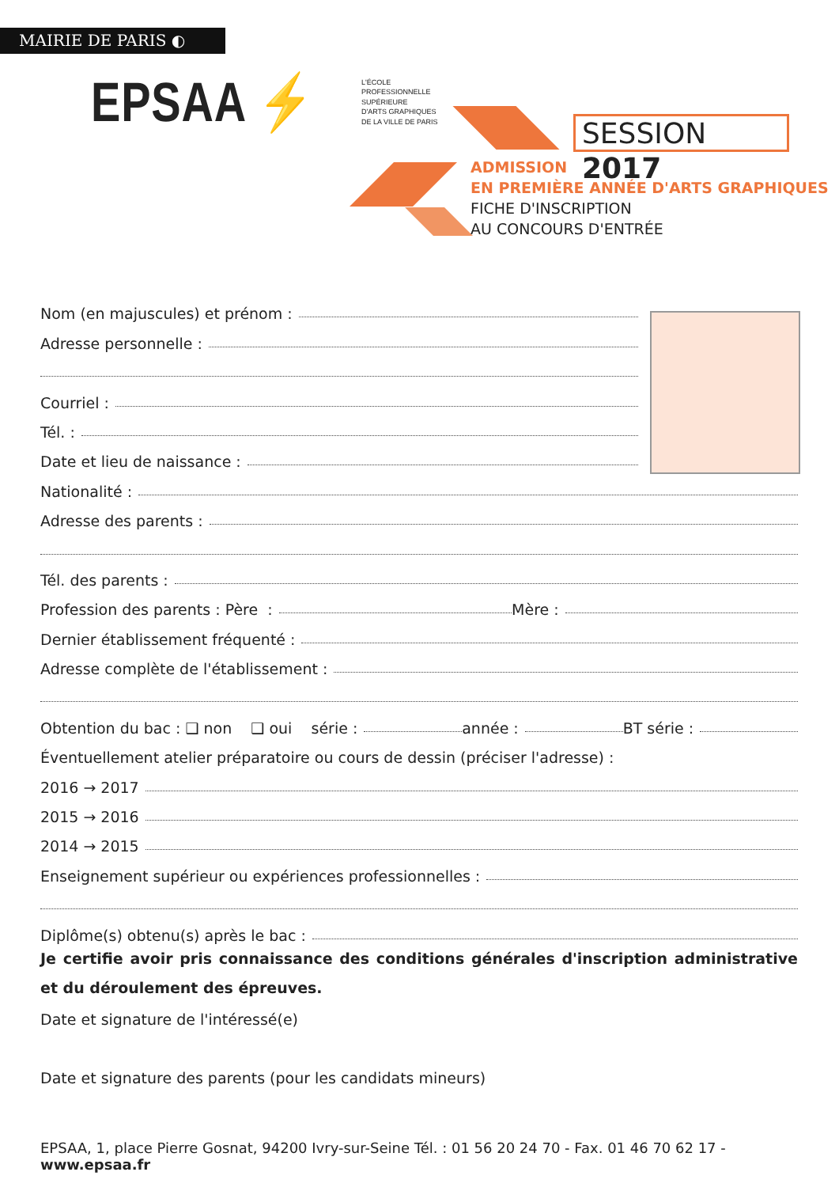MAIRIE DE PARIS ◐
EPSAA ⚡
L'ÉCOLE
PROFESSIONNELLE
SUPÉRIEURE
D'ARTS GRAPHIQUES
DE LA VILLE DE PARIS
SESSION 2017
ADMISSION
EN PREMIÈRE ANNÉE D'ARTS GRAPHIQUES
FICHE D'INSCRIPTION
AU CONCOURS D'ENTRÉE
Nom (en majuscules) et prénom :
Adresse personnelle :
Courriel :
Tél. :
Date et lieu de naissance :
Nationalité :
Adresse des parents :
Tél. des parents :
Profession des parents : Père : Mère :
Dernier établissement fréquenté :
Adresse complète de l'établissement :
Obtention du bac : ❑ non ❑ oui série : année : BT série :
Éventuellement atelier préparatoire ou cours de dessin (préciser l'adresse) :
2016 → 2017
2015 → 2016
2014 → 2015
Enseignement supérieur ou expériences professionnelles :
Diplôme(s) obtenu(s) après le bac :
Je certifie avoir pris connaissance des conditions générales d'inscription administrative et du déroulement des épreuves.
Date et signature de l'intéressé(e)
Date et signature des parents (pour les candidats mineurs)
EPSAA, 1, place Pierre Gosnat, 94200 Ivry-sur-Seine Tél. : 01 56 20 24 70 - Fax. 01 46 70 62 17 - www.epsaa.fr